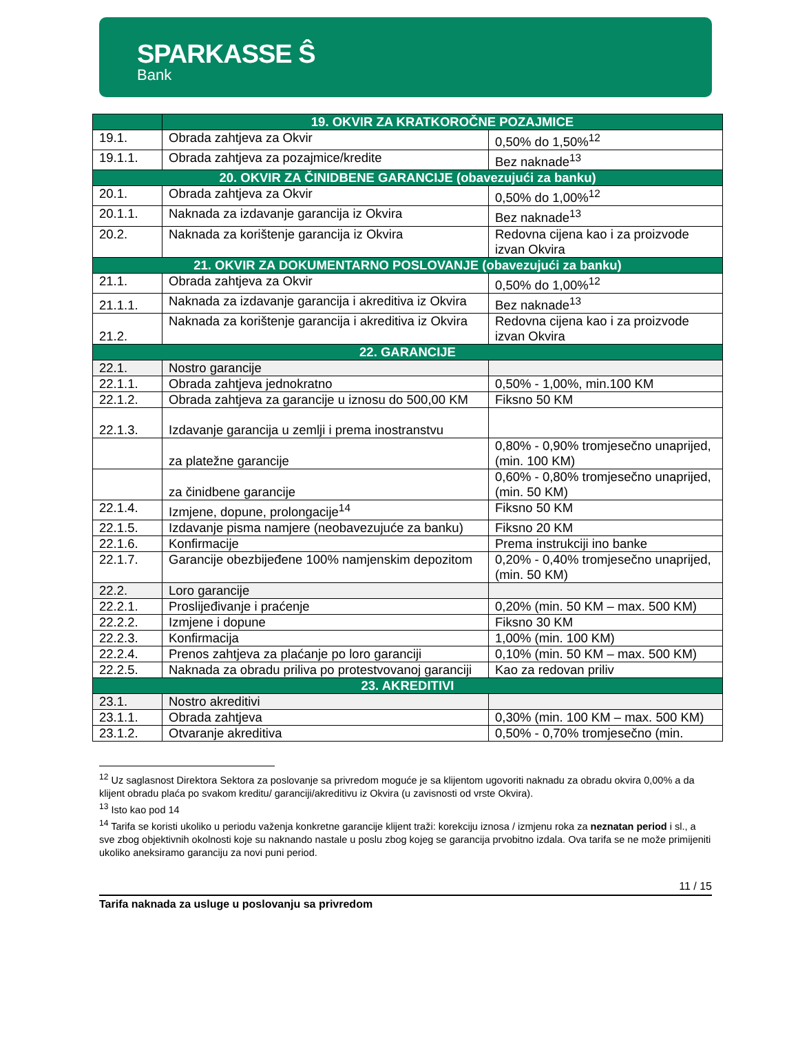SPARKASSE Ŝ
Bank
| | 19. OKVIR ZA KRATKOROČNE POZAJMICE | |
| --- | --- | --- |
| 19.1. | Obrada zahtjeva za Okvir | 0,50% do 1,50%<sup>12</sup> |
| 19.1.1. | Obrada zahtjeva za pozajmice/kredite | Bez naknade<sup>13</sup> |
| 20. OKVIR ZA ČINIDBENE GARANCIJE (obavezujući za banku) | | |
| 20.1. | Obrada zahtjeva za Okvir | 0,50% do 1,00%<sup>12</sup> |
| 20.1.1. | Naknada za izdavanje garancija iz Okvira | Bez naknade<sup>13</sup> |
| 20.2. | Naknada za korištenje garancija iz Okvira | Redovna cijena kao i za proizvode izvan Okvira |
| 21. OKVIR ZA DOKUMENTARNO POSLOVANJE (obavezujući za banku) | | |
| 21.1. | Obrada zahtjeva za Okvir | 0,50% do 1,00%<sup>12</sup> |
| 21.1.1. | Naknada za izdavanje garancija i akreditiva iz Okvira | Bez naknade<sup>13</sup> |
| 21.2. | Naknada za korištenje garancija i akreditiva iz Okvira | Redovna cijena kao i za proizvode izvan Okvira |
| 22. GARANCIJE | | |
| 22.1. | Nostro garancije | |
| 22.1.1. | Obrada zahtjeva jednokratno | 0,50% - 1,00%, min.100 KM |
| 22.1.2. | Obrada zahtjeva za garancije u iznosu do 500,00 KM | Fiksno 50 KM |
| 22.1.3. | Izdavanje garancija u zemlji i prema inostranstvu | |
| | za platežne garancije | 0,80% - 0,90% tromjesečno unaprijed, (min. 100 KM) |
| | za činidbene garancije | 0,60% - 0,80% tromjesečno unaprijed, (min. 50 KM) |
| 22.1.4. | Izmjene, dopune, prolongacije<sup>14</sup> | Fiksno 50 KM |
| 22.1.5. | Izdavanje pisma namjere (neobavezujuće za banku) | Fiksno 20 KM |
| 22.1.6. | Konfirmacije | Prema instrukciji ino banke |
| 22.1.7. | Garancije obezbijeđene 100% namjenskim depozitom | 0,20% - 0,40% tromjesečno unaprijed, (min. 50 KM) |
| 22.2. | Loro garancije | |
| 22.2.1. | Proslijeđivanje i praćenje | 0,20% (min. 50 KM – max. 500 KM) |
| 22.2.2. | Izmjene i dopune | Fiksno 30 KM |
| 22.2.3. | Konfirmacija | 1,00% (min. 100 KM) |
| 22.2.4. | Prenos zahtjeva za plaćanje po loro garanciji | 0,10% (min. 50 KM – max. 500 KM) |
| 22.2.5. | Naknada za obradu priliva po protestvovanoj garanciji | Kao za redovan priliv |
| 23. AKREDITIVI | | |
| 23.1. | Nostro akreditivi | |
| 23.1.1. | Obrada zahtjeva | 0,30% (min. 100 KM – max. 500 KM) |
| 23.1.2. | Otvaranje akreditiva | 0,50% - 0,70% tromjesečno (min. |
<sup>12</sup> Uz saglasnost Direktora Sektora za poslovanje sa privredom moguće je sa klijentom ugovoriti naknadu za obradu okvira 0,00% a da klijent obradu plaća po svakom kreditu/ garanciji/akreditivu iz Okvira (u zavisnosti od vrste Okvira).
<sup>13</sup> Isto kao pod 14
<sup>14</sup> Tarifa se koristi ukoliko u periodu važenja konkretne garancije klijent traži: korekciju iznosa / izmjenu roka za neznatan period i sl., a sve zbog objektivnih okolnosti koje su naknando nastale u poslu zbog kojeg se garancija prvobitno izdala. Ova tarifa se ne može primijeniti ukoliko aneksiramo garanciju za novi puni period.
11 / 15
Tarifa naknada za usluge u poslovanju sa privredom